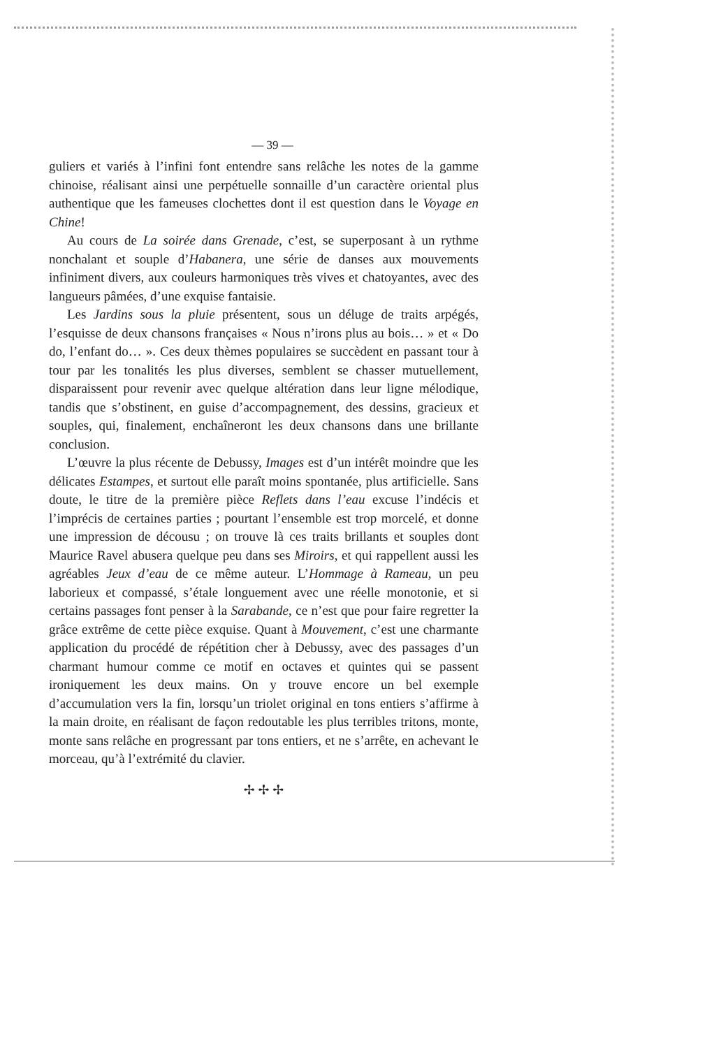— 39 —
guliers et variés à l’infini font entendre sans relâche les notes de la gamme chinoise, réalisant ainsi une perpétuelle sonnaille d’un caractère oriental plus authentique que les fameuses clochettes dont il est question dans le Voyage en Chine!
Au cours de La soirée dans Grenade, c’est, se superposant à un rythme nonchalant et souple d’Habanera, une série de danses aux mouvements infiniment divers, aux couleurs harmoniques très vives et chatoyantes, avec des langueurs pâmées, d’une exquise fantaisie.
Les Jardins sous la pluie présentent, sous un déluge de traits arpégés, l’esquisse de deux chansons françaises « Nous n’irons plus au bois… » et « Do do, l’enfant do… ». Ces deux thèmes populaires se succèdent en passant tour à tour par les tonalités les plus diverses, semblent se chasser mutuellement, disparaissent pour revenir avec quelque altération dans leur ligne mélodique, tandis que s’obstinent, en guise d’accompagnement, des dessins, gracieux et souples, qui, finalement, enchaîneront les deux chansons dans une brillante conclusion.
L’œuvre la plus récente de Debussy, Images est d’un intérêt moindre que les délicates Estampes, et surtout elle paraît moins spontanée, plus artificielle. Sans doute, le titre de la première pièce Reflets dans l’eau excuse l’indécis et l’imprécis de certaines parties ; pourtant l’ensemble est trop morcelé, et donne une impression de décousu ; on trouve là ces traits brillants et souples dont Maurice Ravel abusera quelque peu dans ses Miroirs, et qui rappellent aussi les agréables Jeux d’eau de ce même auteur. L’Hommage à Rameau, un peu laborieux et compassé, s’étale longuement avec une réelle monotonie, et si certains passages font penser à la Sarabande, ce n’est que pour faire regretter la grâce extrême de cette pièce exquise. Quant à Mouvement, c’est une charmante application du procédé de répétition cher à Debussy, avec des passages d’un charmant humour comme ce motif en octaves et quintes qui se passent ironiquement les deux mains. On y trouve encore un bel exemple d’accumulation vers la fin, lorsqu’un triolet original en tons entiers s’affirme à la main droite, en réalisant de façon redoutable les plus terribles tritons, monte, monte sans relâche en progressant par tons entiers, et ne s’arrête, en achevant le morceau, qu’à l’extrémité du clavier.
✢ ✢ ✢